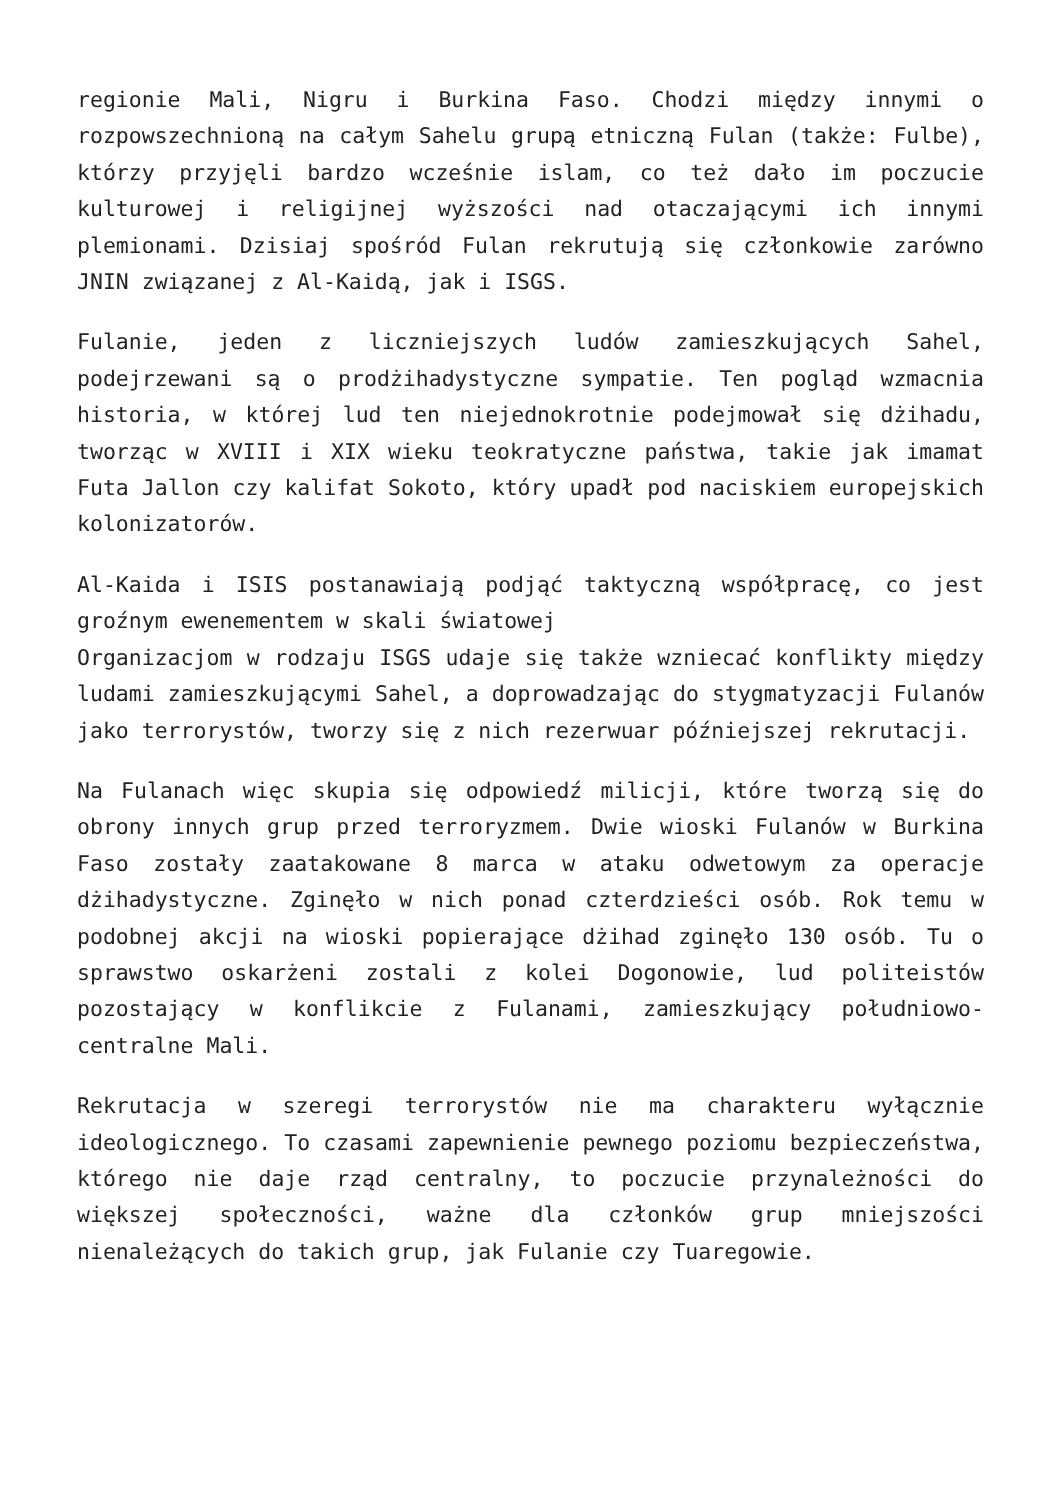regionie Mali, Nigru i Burkina Faso. Chodzi między innymi o rozpowszechnioną na całym Sahelu grupą etniczną Fulan (także: Fulbe), którzy przyjęli bardzo wcześnie islam, co też dało im poczucie kulturowej i religijnej wyższości nad otaczającymi ich innymi plemionami. Dzisiaj spośród Fulan rekrutują się członkowie zarówno JNIN związanej z Al-Kaidą, jak i ISGS.
Fulanie, jeden z liczniejszych ludów zamieszkujących Sahel, podejrzewani są o prodżihadystyczne sympatie. Ten pogląd wzmacnia historia, w której lud ten niejednokrotnie podejmował się dżihadu, tworząc w XVIII i XIX wieku teokratyczne państwa, takie jak imamat Futa Jallon czy kalifat Sokoto, który upadł pod naciskiem europejskich kolonizatorów.
Al-Kaida i ISIS postanawiają podjąć taktyczną współpracę, co jest groźnym ewenementem w skali światowej
Organizacjom w rodzaju ISGS udaje się także wzniecać konflikty między ludami zamieszkującymi Sahel, a doprowadzając do stygmatyzacji Fulanów jako terrorystów, tworzy się z nich rezerwuar późniejszej rekrutacji.
Na Fulanach więc skupia się odpowiedź milicji, które tworzą się do obrony innych grup przed terroryzmem. Dwie wioski Fulanów w Burkina Faso zostały zaatakowane 8 marca w ataku odwetowym za operacje dżihadystyczne. Zginęło w nich ponad czterdzieści osób. Rok temu w podobnej akcji na wioski popierające dżihad zginęło 130 osób. Tu o sprawstwo oskarżeni zostali z kolei Dogonowie, lud politeistów pozostający w konflikcie z Fulanami, zamieszkujący południowo-centralne Mali.
Rekrutacja w szeregi terrorystów nie ma charakteru wyłącznie ideologicznego. To czasami zapewnienie pewnego poziomu bezpieczeństwa, którego nie daje rząd centralny, to poczucie przynależności do większej społeczności, ważne dla członków grup mniejszości nienależących do takich grup, jak Fulanie czy Tuaregowie.